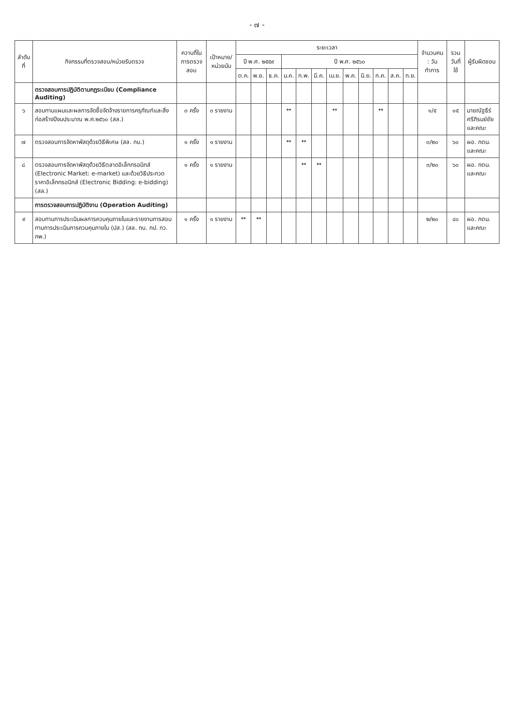- ๗ -
| ลำดับที่ | กิจกรรมที่ตรวจสอบ/หน่วยรับตรวจ | ความถี่ในการตรวจสอบ | เป้าหมาย/ หน่วยนับ | ระยะเวลา | | | | | | | | | | | | จำนวนคน : วันทำการ | รวม วันที่ใช้ | ผู้รับผิดชอบ |
| --- | --- | --- | --- | --- | --- | --- | --- | --- | --- | --- | --- | --- | --- | --- | --- | --- | --- | --- |
| | | | | ปี พ.ศ. ๒๕๕๙ | | | ปี พ.ศ. ๒๕๖๐ | | | | | | | | | | | |
| | | | | ต.ค. | พ.ย. | ธ.ค. | ม.ค. | ก.พ. | มี.ค. | เม.ย. | พ.ค. | มิ.ย. | ก.ค. | ส.ค. | ก.ย. | | | |
| | ตรวจสอบการปฏิบัติตามกฎระเบียบ (Compliance Auditing) | | | | | | | | | | | | | | | | | |
| ๖ | สอบทานแผนและผลการจัดซื้อจัดจ้างรายการครุภัณฑ์และสิ่งก่อสร้างปีงบประมาณ พ.ศ.๒๕๖๐ (สล.) | ๓ ครั้ง | ๓ รายงาน | | | | ↔ | | | ↔ | | | ↔ | | | ๑/๕ | ๑๕ | นายณัฐธีร์ ศรีภิรมย์ชัย และคณะ |
| ๗ | ตรวจสอบการจัดหาพัสดุด้วยวิธีพิเศษ (สล. กบ.) | ๑ ครั้ง | ๑ รายงาน | | | | ↔ | ↔ | | | | | | | | ๓/๒๐ | ๖๐ | ผอ. กตน. และคณะ |
| ๘ | ตรวจสอบการจัดหาพัสดุด้วยวิธีตลาดอิเล็กทรอนิกส์ (Electronic Market: e-market) และด้วยวิธีประกวดราคาอิเล็กทรอนิกส์ (Electronic Bidding: e-bidding) (สล.) | ๑ ครั้ง | ๑ รายงาน | | | | | ↔ | ↔ | | | | | | | ๓/๒๐ | ๖๐ | ผอ. กตน. และคณะ |
| | การตรวจสอบการปฏิบัติงาน (Operation Auditing) | | | | | | | | | | | | | | | | | |
| ๙ | สอบทานการประเมินผลการควบคุมภายในและรายงานการสอบทานการประเมินการควบคุมภายใน (ปส.) (สล. กบ. กป. กว. กพ.) | ๑ ครั้ง | ๑ รายงาน | ↔ | ↔ | | | | | | | | | | | ๒/๒๐ | ๔๐ | ผอ. กตน. และคณะ |